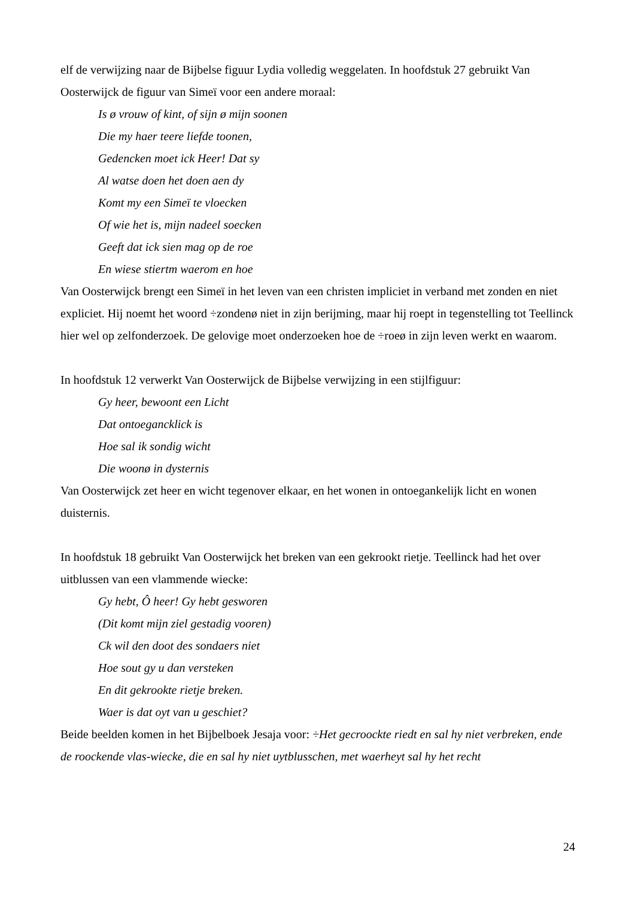elf de verwijzing naar de Bijbelse figuur Lydia volledig weggelaten. In hoofdstuk 27 gebruikt Van Oosterwijck de figuur van Simeï voor een andere moraal:
Is ø vrouw of kint, of sijn ø mijn soonen
Die my haer teere liefde toonen,
Gedencken moet ick Heer! Dat sy
Al watse doen het doen aen dy
Komt my een Simeï te vloecken
Of wie het is, mijn nadeel soecken
Geeft dat ick sien mag op de roe
En wiese stiertm waerom en hoe
Van Oosterwijck brengt een Simeï in het leven van een christen impliciet in verband met zonden en niet expliciet. Hij noemt het woord ÷zondenø niet in zijn berijming, maar hij roept in tegenstelling tot Teellinck hier wel op zelfonderzoek. De gelovige moet onderzoeken hoe de ÷roeø in zijn leven werkt en waarom.
In hoofdstuk 12 verwerkt Van Oosterwijck de Bijbelse verwijzing in een stijlfiguur:
Gy heer, bewoont een Licht
Dat ontoegancklick is
Hoe sal ik sondig wicht
Die woonø in dysternis
Van Oosterwijck zet heer en wicht tegenover elkaar, en het wonen in ontoegankelijk licht en wonen duisternis.
In hoofdstuk 18 gebruikt Van Oosterwijck het breken van een gekrookt rietje. Teellinck had het over uitblussen van een vlammende wiecke:
Gy hebt, Ô heer! Gy hebt gesworen
(Dit komt mijn ziel gestadig vooren)
Ck wil den doot des sondaers niet
Hoe sout gy u dan versteken
En dit gekrookte rietje breken.
Waer is dat oyt van u geschiet?
Beide beelden komen in het Bijbelboek Jesaja voor: ÷Het gecroockte riedt en sal hy niet verbreken, ende de roockende vlas-wiecke, die en sal hy niet uytblusschen, met waerheyt sal hy het recht
24